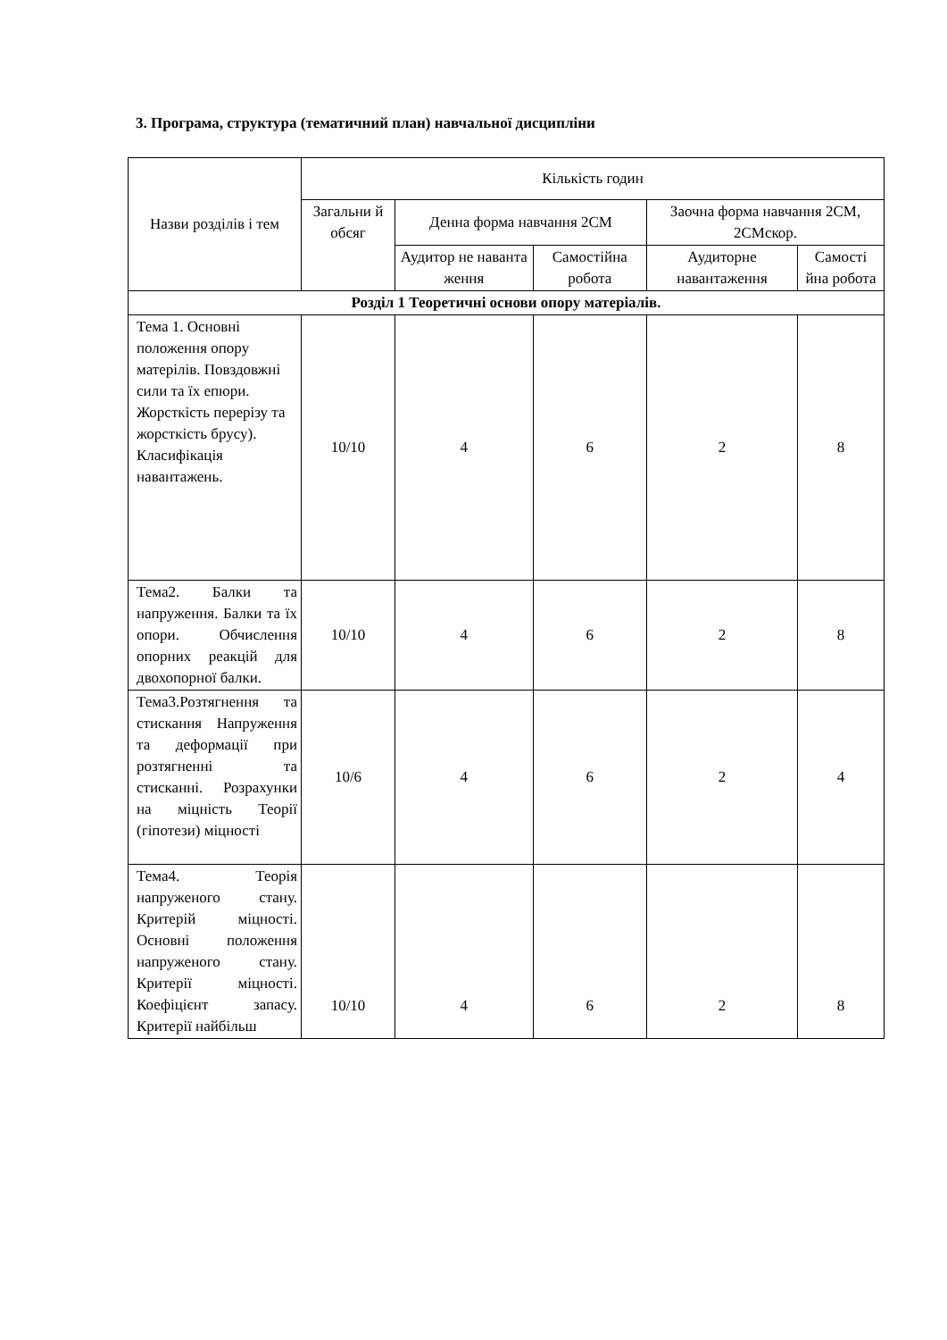3. Програма, структура (тематичний план) навчальної дисципліни
| Назви розділів і тем | Кількість годин | | | | |
| --- | --- | --- | --- | --- | --- |
| | Загальни й обсяг | Денна форма навчання 2СМ | | Заочна форма навчання 2СМ, 2СМскор. | |
| | | Аудитор не наванта ження | Самостійна робота | Аудиторне навантаження | Самості йна робота |
| Розділ 1 Теоретичні основи опору матеріалів. | | | | | |
| Тема 1. Основні положення опору матерілів. Повздовжні сили та їх епюри. Жорсткість перерізу та жорсткість брусу). Класифікація навантажень. | 10/10 | 4 | 6 | 2 | 8 |
| Тема2. Балки та напруження. Балки та їх опори. Обчислення опорних реакцій для двохопорної балки. | 10/10 | 4 | 6 | 2 | 8 |
| Тема3.Розтягнення та стискання Напруження та деформації при розтягненні та стисканні. Розрахунки на міцність Теорії (гіпотези) міцності | 10/6 | 4 | 6 | 2 | 4 |
| Тема4. Теорія напруженого стану. Критерій міцності. Основні положення напруженого стану. Критерії міцності. Коефіцієнт запасу. Критерії найбільш | 10/10 | 4 | 6 | 2 | 8 |